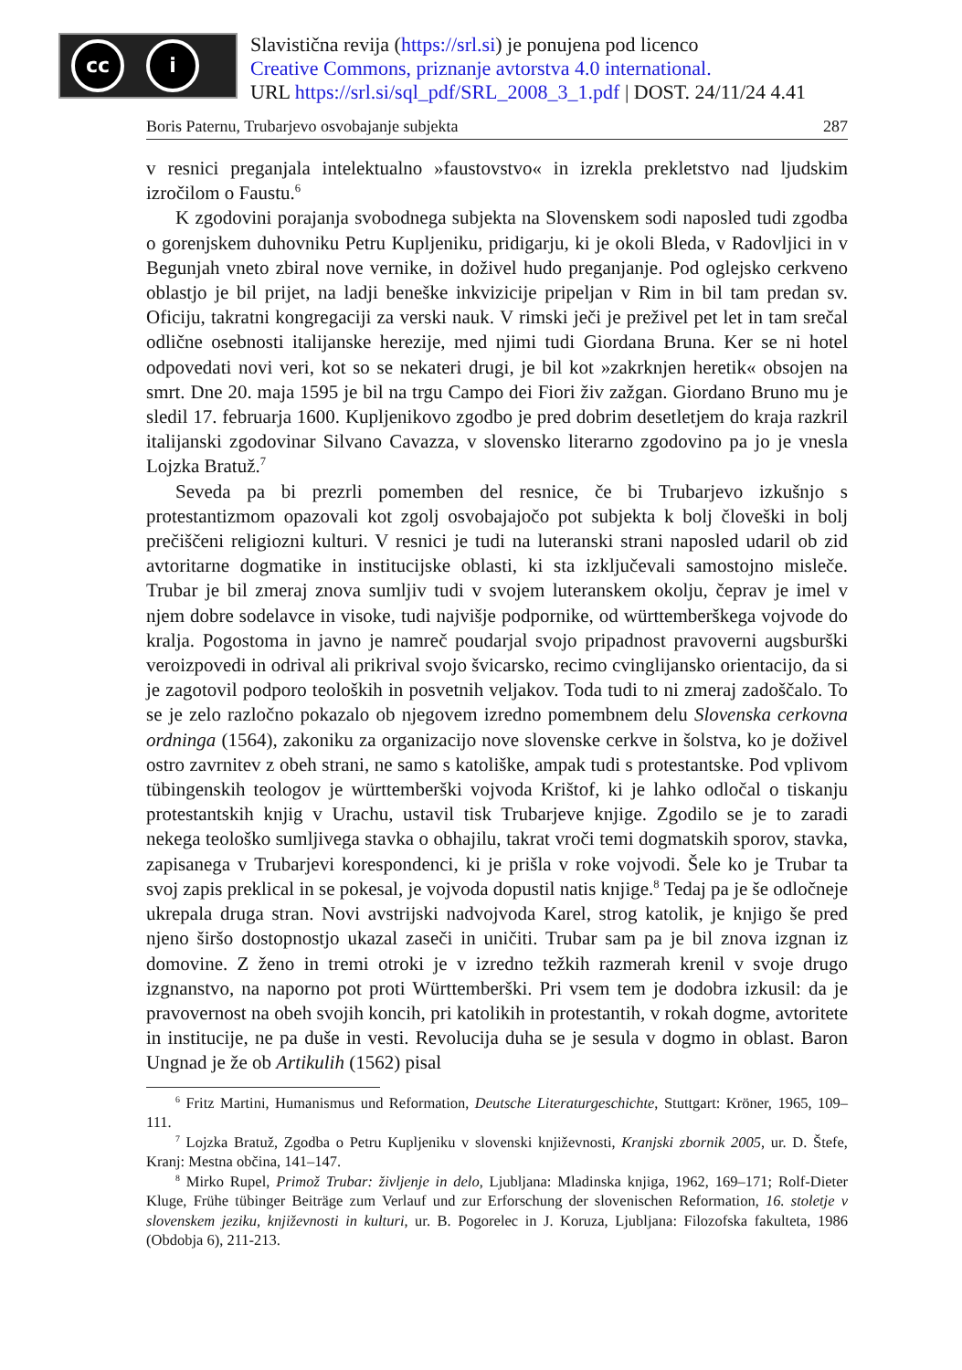cc i
Slavistična revija (https://srl.si) je ponujena pod licenco
Creative Commons, priznanje avtorstva 4.0 international.
URL https://srl.si/sql_pdf/SRL_2008_3_1.pdf | DOST. 24/11/24 4.41
Boris Paternu, Trubarjevo osvobajanje subjekta 287
v resnici preganjala intelektualno »faustovstvo« in izrekla prekletstvo nad ljudskim izročilom o Faustu.<sup>6</sup>
K zgodovini porajanja svobodnega subjekta na Slovenskem sodi naposled tudi zgodba o gorenjskem duhovniku Petru Kupljeniku, pridigarju, ki je okoli Bleda, v Radovljici in v Begunjah vneto zbiral nove vernike, in doživel hudo preganjanje. Pod oglejsko cerkveno oblastjo je bil prijet, na ladji beneške inkvizicije pripeljan v Rim in bil tam predan sv. Oficiju, takratni kongregaciji za verski nauk. V rimski ječi je preživel pet let in tam srečal odlične osebnosti italijanske herezije, med njimi tudi Giordana Bruna. Ker se ni hotel odpovedati novi veri, kot so se nekateri drugi, je bil kot »zakrknjen heretik« obsojen na smrt. Dne 20. maja 1595 je bil na trgu Campo dei Fiori živ zažgan. Giordano Bruno mu je sledil 17. februarja 1600. Kupljenikovo zgodbo je pred dobrim desetletjem do kraja razkril italijanski zgodovinar Silvano Cavazza, v slovensko literarno zgodovino pa jo je vnesla Lojzka Bratuž.<sup>7</sup>
Seveda pa bi prezrli pomemben del resnice, če bi Trubarjevo izkušnjo s protestantizmom opazovali kot zgolj osvobajajočo pot subjekta k bolj človeški in bolj prečiščeni religiozni kulturi. V resnici je tudi na luteranski strani naposled udaril ob zid avtoritarne dogmatike in institucijske oblasti, ki sta izključevali samostojno misleče. Trubar je bil zmeraj znova sumljiv tudi v svojem luteranskem okolju, čeprav je imel v njem dobre sodelavce in visoke, tudi najvišje podpornike, od württemberškega vojvode do kralja. Pogostoma in javno je namreč poudarjal svojo pripadnost pravoverni augsburški veroizpovedi in odrival ali prikrival svojo švicarsko, recimo cvinglijansko orientacijo, da si je zagotovil podporo teoloških in posvetnih veljakov. Toda tudi to ni zmeraj zadoščalo. To se je zelo razločno pokazalo ob njegovem izredno pomembnem delu Slovenska cerkovna ordninga (1564), zakoniku za organizacijo nove slovenske cerkve in šolstva, ko je doživel ostro zavrnitev z obeh strani, ne samo s katoliške, ampak tudi s protestantske. Pod vplivom tübingenskih teologov je württemberški vojvoda Krištof, ki je lahko odločal o tiskanju protestantskih knjig v Urachu, ustavil tisk Trubarjeve knjige. Zgodilo se je to zaradi nekega teološko sumljivega stavka o obhajilu, takrat vroči temi dogmatskih sporov, stavka, zapisanega v Trubarjevi korespondenci, ki je prišla v roke vojvodi. Šele ko je Trubar ta svoj zapis preklical in se pokesal, je vojvoda dopustil natis knjige.<sup>8</sup> Tedaj pa je še odločneje ukrepala druga stran. Novi avstrijski nadvojvoda Karel, strog katolik, je knjigo še pred njeno širšo dostopnostjo ukazal zaseči in uničiti. Trubar sam pa je bil znova izgnan iz domovine. Z ženo in tremi otroki je v izredno težkih razmerah krenil v svoje drugo izgnanstvo, na naporno pot proti Württemberški. Pri vsem tem je dodobra izkusil: da je pravovernost na obeh svojih koncih, pri katolikih in protestantih, v rokah dogme, avtoritete in institucije, ne pa duše in vesti. Revolucija duha se je sesula v dogmo in oblast. Baron Ungnad je že ob Artikulih (1562) pisal
<sup>6</sup> Fritz Martini, Humanismus und Reformation, Deutsche Literaturgeschichte, Stuttgart: Kröner, 1965, 109–111.
<sup>7</sup> Lojzka Bratuž, Zgodba o Petru Kupljeniku v slovenski književnosti, Kranjski zbornik 2005, ur. D. Štefe, Kranj: Mestna občina, 141–147.
<sup>8</sup> Mirko Rupel, Primož Trubar: življenje in delo, Ljubljana: Mladinska knjiga, 1962, 169–171; Rolf-Dieter Kluge, Frühe tübinger Beiträge zum Verlauf und zur Erforschung der slovenischen Reformation, 16. stoletje v slovenskem jeziku, književnosti in kulturi, ur. B. Pogorelec in J. Koruza, Ljubljana: Filozofska fakulteta, 1986 (Obdobja 6), 211-213.